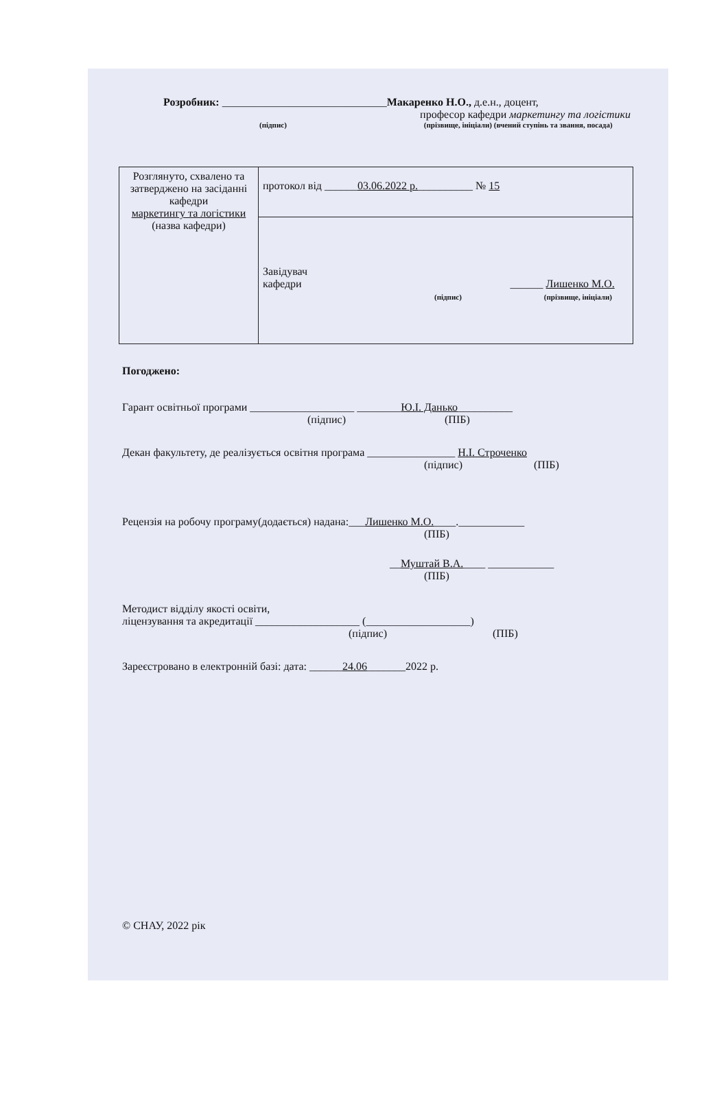Розробник: ______________________________Макаренко Н.О., д.е.н., доцент,
професор кафедри маркетингу та логістики
(підпис) (прізвище, ініціали) (вчений ступінь та звання, посада)
| Розглянуто, схвалено та затверджено на засіданні кафедри маркетингу та логістики (назва кафедри) | протокол від ______ 03.06.2022 р. __________ № 15 |
| | Завідувач кафедри ______ Лишенко М.О. (підпис) (прізвище, ініціали) |
Погоджено:
Гарант освітньої програми ___________________ ________Ю.І. Данько__________
(підпис) (ПІБ)
Декан факультету, де реалізується освітня програма ________________ Н.І. Строченко
(підпис) (ПІБ)
Рецензія на робочу програму(додається) надана:___Лишенко М.О.____.____________
(ПІБ)
__Муштай В.А.____ ____________
(ПІБ)
Методист відділу якості освіти,
ліцензування та акредитації ___________________ (___________________)
(підпис) (ПІБ)
Зареєстровано в електронній базі: дата: ______24.06_______2022 р.
© СНАУ, 2022 рік